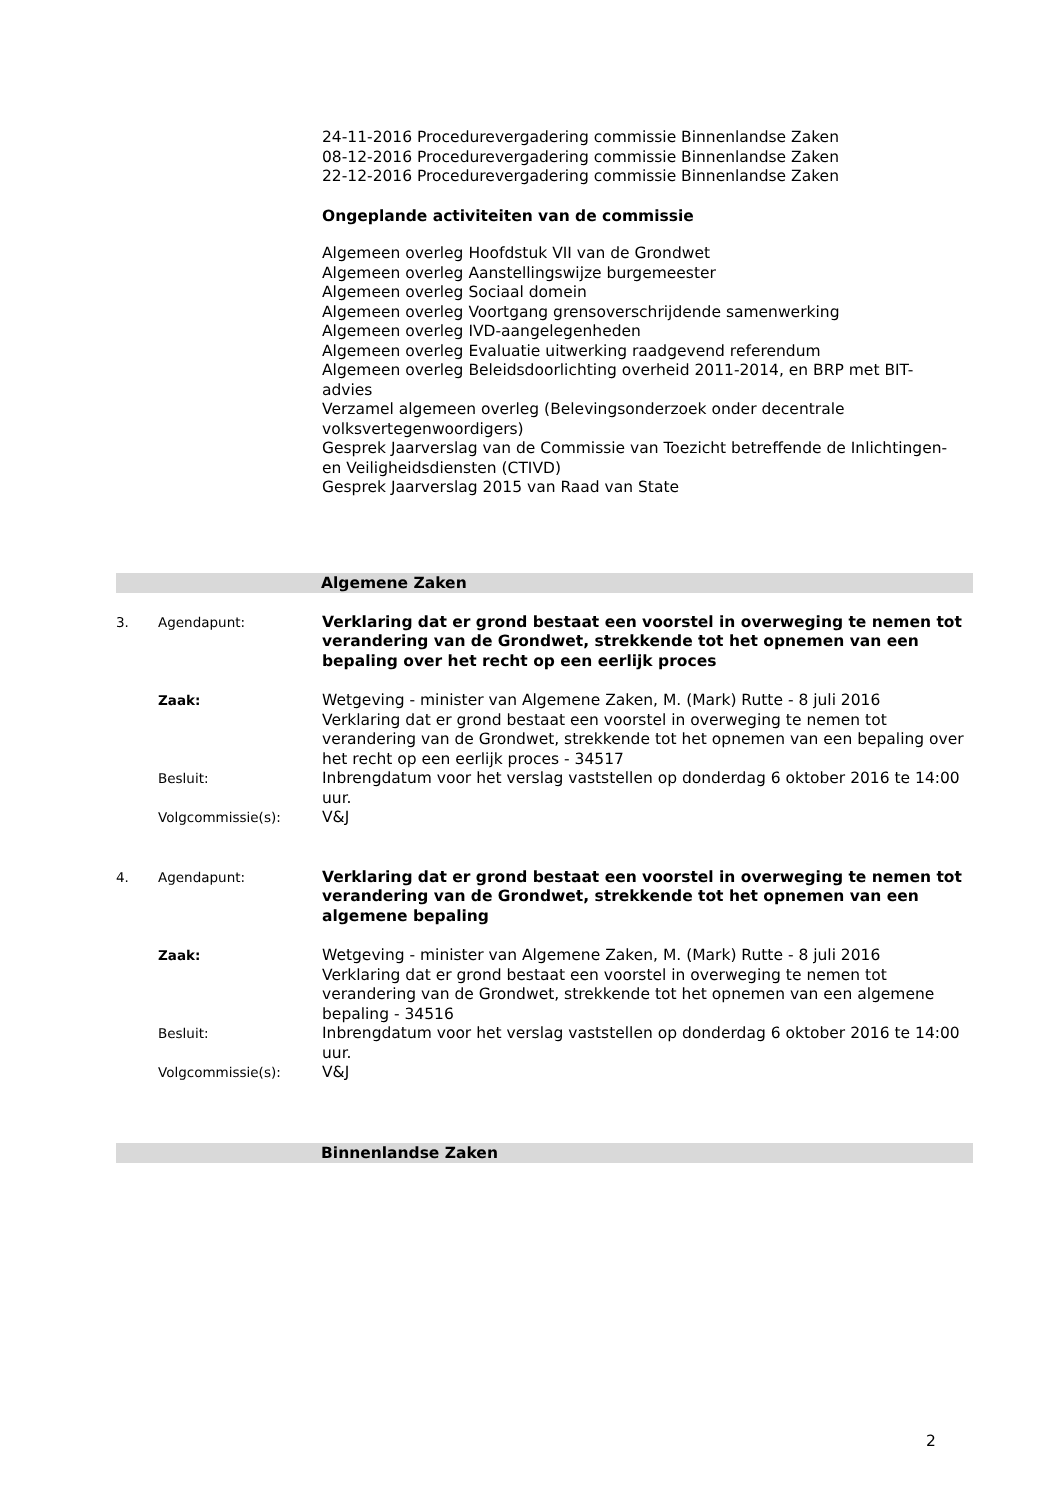24-11-2016 Procedurevergadering commissie Binnenlandse Zaken
08-12-2016 Procedurevergadering commissie Binnenlandse Zaken
22-12-2016 Procedurevergadering commissie Binnenlandse Zaken
Ongeplande activiteiten van de commissie
Algemeen overleg Hoofdstuk VII van de Grondwet
Algemeen overleg Aanstellingswijze burgemeester
Algemeen overleg Sociaal domein
Algemeen overleg Voortgang grensoverschrijdende samenwerking
Algemeen overleg IVD-aangelegenheden
Algemeen overleg Evaluatie uitwerking raadgevend referendum
Algemeen overleg Beleidsdoorlichting overheid 2011-2014, en BRP met BIT-advies
Verzamel algemeen overleg (Belevingsonderzoek onder decentrale volksvertegenwoordigers)
Gesprek Jaarverslag van de Commissie van Toezicht betreffende de Inlichtingen- en Veiligheidsdiensten (CTIVD)
Gesprek Jaarverslag 2015 van Raad van State
Algemene Zaken
3.
Agendapunt:
Verklaring dat er grond bestaat een voorstel in overweging te nemen tot verandering van de Grondwet, strekkende tot het opnemen van een bepaling over het recht op een eerlijk proces
Zaak:
Wetgeving - minister van Algemene Zaken, M. (Mark) Rutte - 8 juli 2016
Verklaring dat er grond bestaat een voorstel in overweging te nemen tot verandering van de Grondwet, strekkende tot het opnemen van een bepaling over het recht op een eerlijk proces - 34517
Besluit:
Inbrengdatum voor het verslag vaststellen op donderdag 6 oktober 2016 te 14:00 uur.
Volgcommissie(s):
V&J
4.
Agendapunt:
Verklaring dat er grond bestaat een voorstel in overweging te nemen tot verandering van de Grondwet, strekkende tot het opnemen van een algemene bepaling
Zaak:
Wetgeving - minister van Algemene Zaken, M. (Mark) Rutte - 8 juli 2016
Verklaring dat er grond bestaat een voorstel in overweging te nemen tot verandering van de Grondwet, strekkende tot het opnemen van een algemene bepaling - 34516
Besluit:
Inbrengdatum voor het verslag vaststellen op donderdag 6 oktober 2016 te 14:00 uur.
Volgcommissie(s):
V&J
Binnenlandse Zaken
2